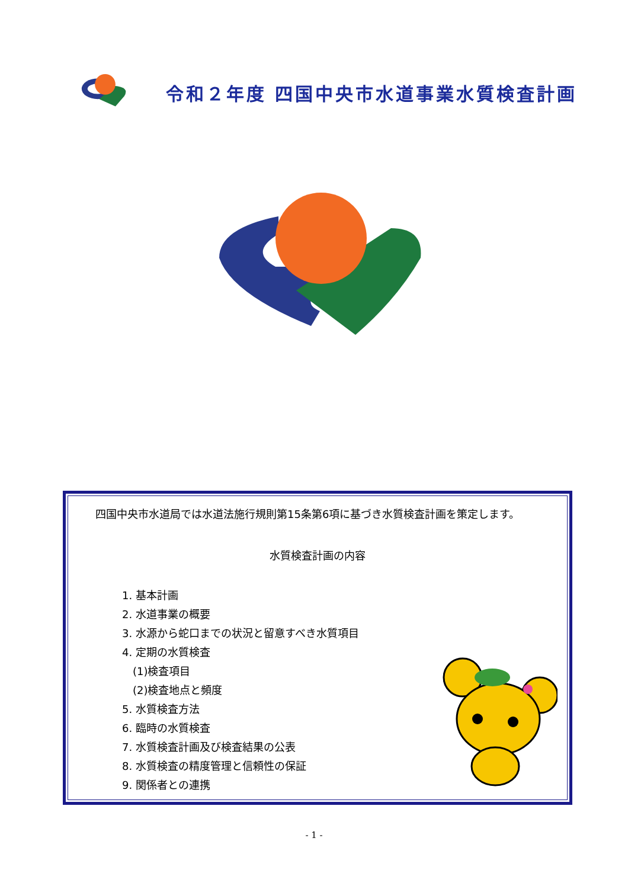令和２年度 四国中央市水道事業水質検査計画
　四国中央市水道局では水道法施行規則第15条第6項に基づき水質検査計画を策定します。
水質検査計画の内容
1. 基本計画
2. 水道事業の概要
3. 水源から蛇口までの状況と留意すべき水質項目
4. 定期の水質検査
　(1)検査項目
　(2)検査地点と頻度
5. 水質検査方法
6. 臨時の水質検査
7. 水質検査計画及び検査結果の公表
8. 水質検査の精度管理と信頼性の保証
9. 関係者との連携
- 1 -